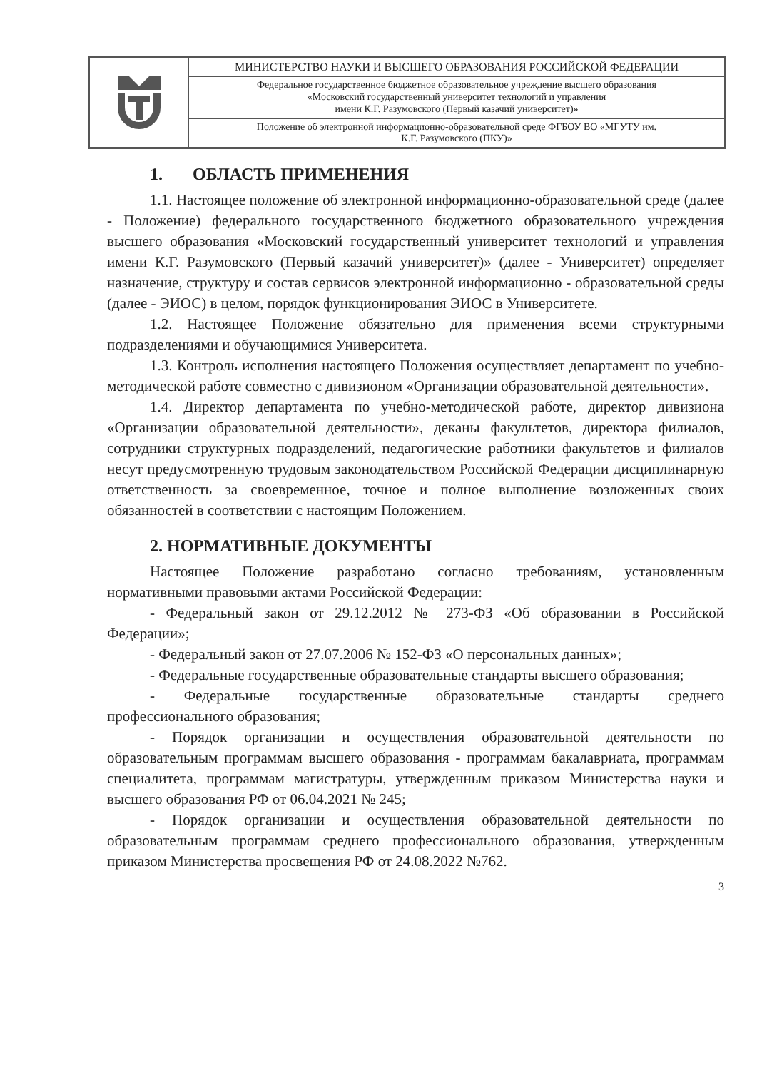| | МИНИСТЕРСТВО НАУКИ И ВЫСШЕГО ОБРАЗОВАНИЯ РОССИЙСКОЙ ФЕДЕРАЦИИ |
| | Федеральное государственное бюджетное образовательное учреждение высшего образования «Московский государственный университет технологий и управления имени К.Г. Разумовского (Первый казачий университет)» |
| | Положение об электронной информационно-образовательной среде ФГБОУ ВО «МГУТУ им. К.Г. Разумовского (ПКУ)» |
1. ОБЛАСТЬ ПРИМЕНЕНИЯ
1.1. Настоящее положение об электронной информационно-образовательной среде (далее - Положение) федерального государственного бюджетного образовательного учреждения высшего образования «Московский государственный университет технологий и управления имени К.Г. Разумовского (Первый казачий университет)» (далее - Университет) определяет назначение, структуру и состав сервисов электронной информационно - образовательной среды (далее - ЭИОС) в целом, порядок функционирования ЭИОС в Университете.
1.2. Настоящее Положение обязательно для применения всеми структурными подразделениями и обучающимися Университета.
1.3. Контроль исполнения настоящего Положения осуществляет департамент по учебно-методической работе совместно с дивизионом «Организации образовательной деятельности».
1.4. Директор департамента по учебно-методической работе, директор дивизиона «Организации образовательной деятельности», деканы факультетов, директора филиалов, сотрудники структурных подразделений, педагогические работники факультетов и филиалов несут предусмотренную трудовым законодательством Российской Федерации дисциплинарную ответственность за своевременное, точное и полное выполнение возложенных своих обязанностей в соответствии с настоящим Положением.
2. НОРМАТИВНЫЕ ДОКУМЕНТЫ
Настоящее Положение разработано согласно требованиям, установленным нормативными правовыми актами Российской Федерации:
- Федеральный закон от 29.12.2012 № 273-ФЗ «Об образовании в Российской Федерации»;
- Федеральный закон от 27.07.2006 № 152-ФЗ «О персональных данных»;
- Федеральные государственные образовательные стандарты высшего образования;
- Федеральные государственные образовательные стандарты среднего профессионального образования;
- Порядок организации и осуществления образовательной деятельности по образовательным программам высшего образования - программам бакалавриата, программам специалитета, программам магистратуры, утвержденным приказом Министерства науки и высшего образования РФ от 06.04.2021 № 245;
- Порядок организации и осуществления образовательной деятельности по образовательным программам среднего профессионального образования, утвержденным приказом Министерства просвещения РФ от 24.08.2022 №762.
3